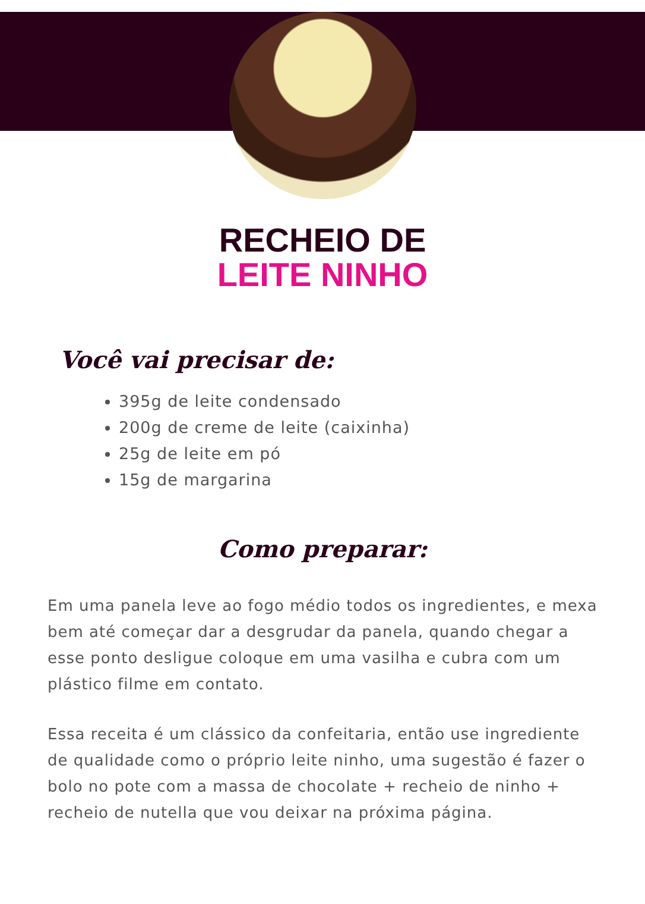RECHEIO DE
LEITE NINHO
Você vai precisar de:
395g de leite condensado
200g de creme de leite (caixinha)
25g de leite em pó
15g de margarina
Como preparar:
Em uma panela leve ao fogo médio todos os ingredientes, e mexa bem até começar dar a desgrudar da panela, quando chegar a esse ponto desligue coloque em uma vasilha e cubra com um plástico filme em contato.
Essa receita é um clássico da confeitaria, então use ingrediente de qualidade como o próprio leite ninho, uma sugestão é fazer o bolo no pote com a massa de chocolate + recheio de ninho + recheio de nutella que vou deixar na próxima página.